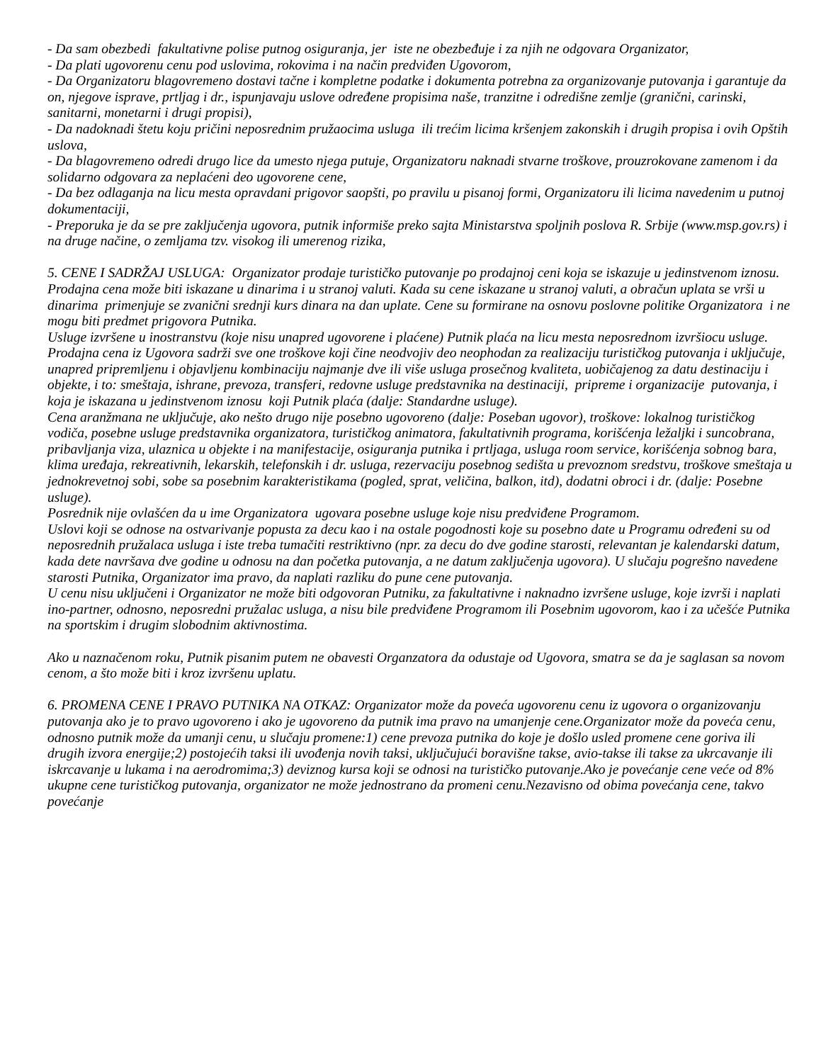- Da sam obezbedi fakultativne polise putnog osiguranja, jer iste ne obezbeđuje i za njih ne odgovara Organizator,
- Da plati ugovorenu cenu pod uslovima, rokovima i na način predviđen Ugovorom,
- Da Organizatoru blagovremeno dostavi tačne i kompletne podatke i dokumenta potrebna za organizovanje putovanja i garantuje da on, njegove isprave, prtljag i dr., ispunjavaju uslove određene propisima naše, tranzitne i odredišne zemlje (granični, carinski, sanitarni, monetarni i drugi propisi),
- Da nadoknadi štetu koju pričini neposrednim pružaocima usluga ili trećim licima kršenjem zakonskih i drugih propisa i ovih Opštih uslova,
- Da blagovremeno odredi drugo lice da umesto njega putuje, Organizatoru naknadi stvarne troškove, prouzrokovane zamenom i da solidarno odgovara za neplaćeni deo ugovorene cene,
- Da bez odlaganja na licu mesta opravdani prigovor saopšti, po pravilu u pisanoj formi, Organizatoru ili licima navedenim u putnoj dokumentaciji,
- Preporuka je da se pre zaključenja ugovora, putnik informiše preko sajta Ministarstva spoljnih poslova R. Srbije (www.msp.gov.rs) i na druge načine, o zemljama tzv. visokog ili umerenog rizika,
5. CENE I SADRŽAJ USLUGA: Organizator prodaje turističko putovanje po prodajnoj ceni koja se iskazuje u jedinstvenom iznosu. Prodajna cena može biti iskazane u dinarima i u stranoj valuti. Kada su cene iskazane u stranoj valuti, a obračun uplata se vrši u dinarima primenjuje se zvanični srednji kurs dinara na dan uplate. Cene su formirane na osnovu poslovne politike Organizatora i ne mogu biti predmet prigovora Putnika.
Usluge izvršene u inostranstvu (koje nisu unapred ugovorene i plaćene) Putnik plaća na licu mesta neposrednom izvršiocu usluge.
Prodajna cena iz Ugovora sadrži sve one troškove koji čine neodvojiv deo neophodan za realizaciju turističkog putovanja i uključuje, unapred pripremljenu i objavljenu kombinaciju najmanje dve ili više usluga prosečnog kvaliteta, uobičajenog za datu destinaciju i objekte, i to: smeštaja, ishrane, prevoza, transferi, redovne usluge predstavnika na destinaciji, pripreme i organizacije putovanja, i koja je iskazana u jedinstvenom iznosu koji Putnik plaća (dalje: Standardne usluge).
Cena aranžmana ne uključuje, ako nešto drugo nije posebno ugovoreno (dalje: Poseban ugovor), troškove: lokalnog turističkog vodiča, posebne usluge predstavnika organizatora, turističkog animatora, fakultativnih programa, korišćenja ležaljki i suncobrana, pribavljanja viza, ulaznica u objekte i na manifestacije, osiguranja putnika i prtljaga, usluga room service, korišćenja sobnog bara, klima uređaja, rekreativnih, lekarskih, telefonskih i dr. usluga, rezervaciju posebnog sedišta u prevoznom sredstvu, troškove smeštaja u jednokrevetnoj sobi, sobe sa posebnim karakteristikama (pogled, sprat, veličina, balkon, itd), dodatni obroci i dr. (dalje: Posebne usluge).
Posrednik nije ovlašćen da u ime Organizatora ugovara posebne usluge koje nisu predviđene Programom.
Uslovi koji se odnose na ostvarivanje popusta za decu kao i na ostale pogodnosti koje su posebno date u Programu određeni su od neposrednih pružalaca usluga i iste treba tumačiti restriktivno (npr. za decu do dve godine starosti, relevantan je kalendarski datum, kada dete navršava dve godine u odnosu na dan početka putovanja, a ne datum zaključenja ugovora). U slučaju pogrešno navedene starosti Putnika, Organizator ima pravo, da naplati razliku do pune cene putovanja.
U cenu nisu uključeni i Organizator ne može biti odgovoran Putniku, za fakultativne i naknadno izvršene usluge, koje izvrši i naplati ino-partner, odnosno, neposredni pružalac usluga, a nisu bile predviđene Programom ili Posebnim ugovorom, kao i za učešće Putnika na sportskim i drugim slobodnim aktivnostima.
Ako u naznačenom roku, Putnik pisanim putem ne obavesti Organzatora da odustaje od Ugovora, smatra se da je saglasan sa novom cenom, a što može biti i kroz izvršenu uplatu.
6. PROMENA CENE I PRAVO PUTNIKA NA OTKAZ: Organizator može da poveća ugovorenu cenu iz ugovora o organizovanju putovanja ako je to pravo ugovoreno i ako je ugovoreno da putnik ima pravo na umanjenje cene.Organizator može da poveća cenu, odnosno putnik može da umanji cenu, u slučaju promene:1) cene prevoza putnika do koje je došlo usled promene cene goriva ili drugih izvora energije;2) postojećih taksi ili uvođenja novih taksi, uključujući boravišne takse, avio-takse ili takse za ukrcavanje ili iskrcavanje u lukama i na aerodromima;3) deviznog kursa koji se odnosi na turističko putovanje.Ako je povećanje cene veće od 8% ukupne cene turističkog putovanja, organizator ne može jednostrano da promeni cenu.Nezavisno od obima povećanja cene, takvo povećanje